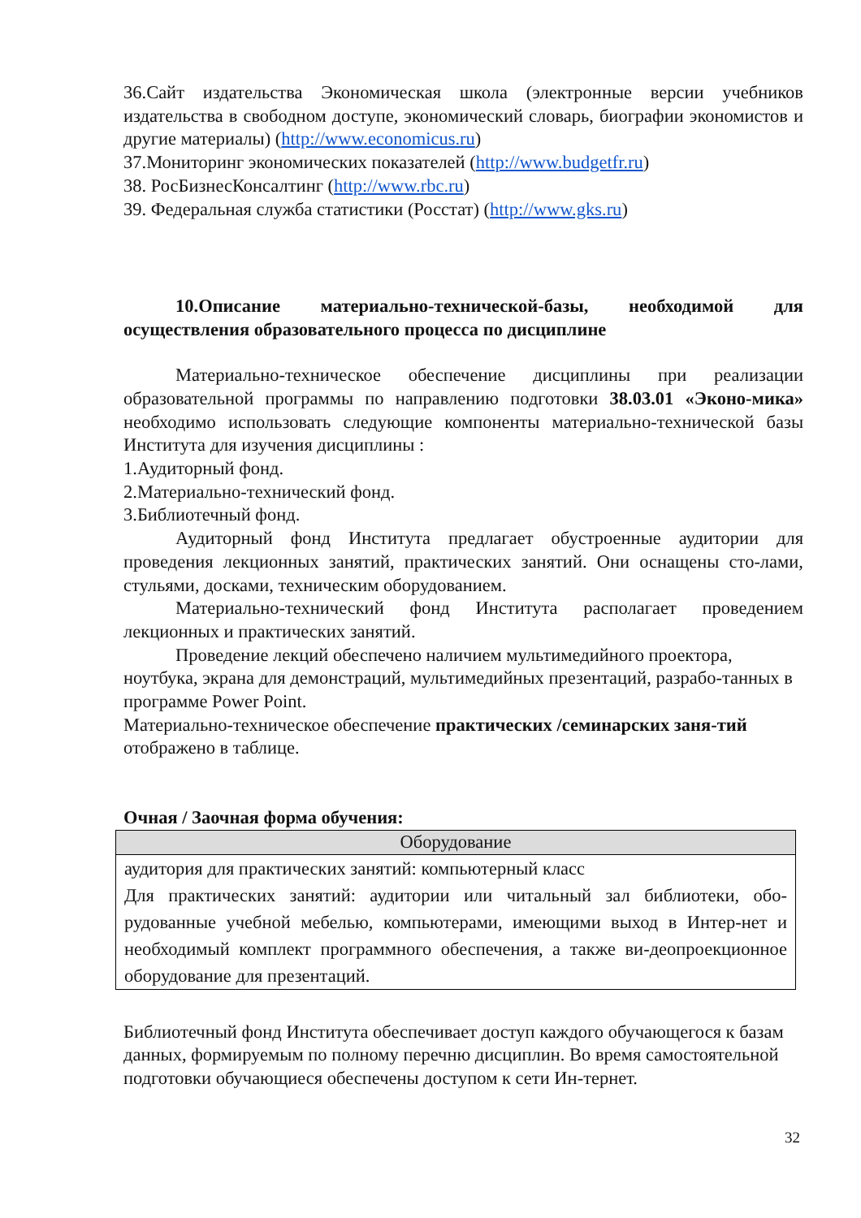36.Сайт издательства Экономическая школа (электронные версии учебников издательства в свободном доступе, экономический словарь, биографии экономистов и другие материалы) (http://www.economicus.ru)
37.Мониторинг экономических показателей (http://www.budgetfr.ru)
38. РосБизнесКонсалтинг (http://www.rbc.ru)
39. Федеральная служба статистики (Росстат) (http://www.gks.ru)
10.Описание материально-технической-базы, необходимой для осуществления образовательного процесса по дисциплине
Материально-техническое обеспечение дисциплины при реализации образовательной программы по направлению подготовки 38.03.01 «Эконо-мика» необходимо использовать следующие компоненты материально-технической базы Института для изучения дисциплины :
1.Аудиторный фонд.
2.Материально-технический фонд.
3.Библиотечный фонд.
Аудиторный фонд Института предлагает обустроенные аудитории для проведения лекционных занятий, практических занятий. Они оснащены сто-лами, стульями, досками, техническим оборудованием.
Материально-технический фонд Института располагает проведением лекционных и практических занятий.
Проведение лекций обеспечено наличием мультимедийного проектора, ноутбука, экрана для демонстраций, мультимедийных презентаций, разрабо-танных в программе Power Point.
Материально-техническое обеспечение практических /семинарских заня-тий отображено в таблице.
Очная / Заочная форма обучения:
| Оборудование |
| --- |
| аудитория для практических занятий: компьютерный класс Для практических занятий: аудитории или читальный зал библиотеки, обо-рудованные учебной мебелью, компьютерами, имеющими выход в Интер-нет и необходимый комплект программного обеспечения, а также ви-деопроекционное оборудование для презентаций. |
Библиотечный фонд Института обеспечивает доступ каждого обучающегося к базам данных, формируемым по полному перечню дисциплин. Во время самостоятельной подготовки обучающиеся обеспечены доступом к сети Ин-тернет.
32